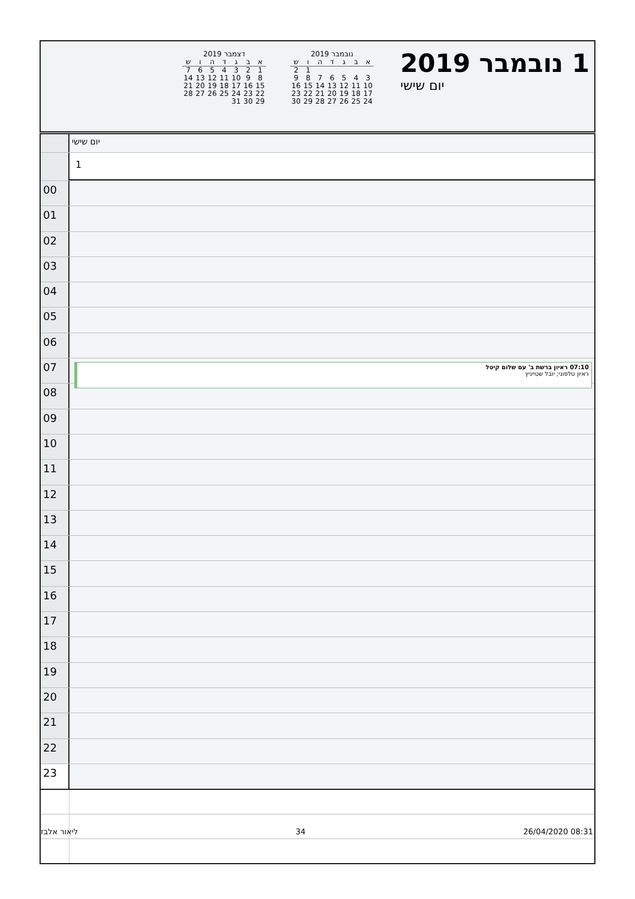1 נובמבר 2019
יום שישי
נובמבר 2019
| א | ב | ג | ד | ה | ו | ש |
| --- | --- | --- | --- | --- | --- | --- |
| | | | | | 1 | 2 |
| 3 | 4 | 5 | 6 | 7 | 8 | 9 |
| 10 | 11 | 12 | 13 | 14 | 15 | 16 |
| 17 | 18 | 19 | 20 | 21 | 22 | 23 |
| 24 | 25 | 26 | 27 | 28 | 29 | 30 |
דצמבר 2019
| א | ב | ג | ד | ה | ו | ש |
| --- | --- | --- | --- | --- | --- | --- |
| 1 | 2 | 3 | 4 | 5 | 6 | 7 |
| 8 | 9 | 10 | 11 | 12 | 13 | 14 |
| 15 | 16 | 17 | 18 | 19 | 20 | 21 |
| 22 | 23 | 24 | 25 | 26 | 27 | 28 |
| 29 | 30 | 31 | | | | |
יום שישי
1
00
01
02
03
04
05
06
07
07:10 ראיון ברשת ב' עם שלום קיטל
ראיון טלפוני; יובל שטייניץ
08
09
10
11
12
13
14
15
16
17
18
19
20
21
22
23
ליאור אלבז 34 26/04/2020 08:31